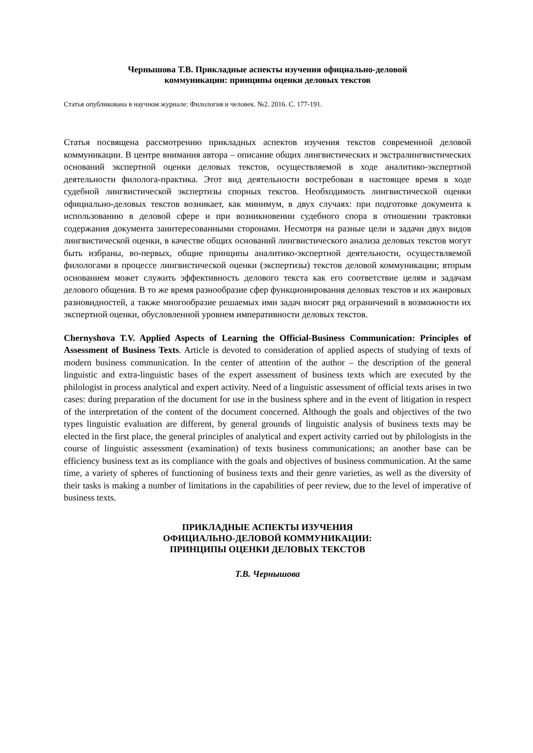Чернышова Т.В. Прикладные аспекты изучения официально-деловой
коммуникации: принципы оценки деловых текстов
Статья опубликована в научном журнале: Филология и человек. №2. 2016. С. 177-191.
Статья посвящена рассмотрению прикладных аспектов изучения текстов современной деловой коммуникации. В центре внимания автора – описание общих лингвистических и экстралингвистических оснований экспертной оценки деловых текстов, осуществляемой в ходе аналитико-экспертной деятельности филолога-практика. Этот вид деятельности востребован в настоящее время в ходе судебной лингвистической экспертизы спорных текстов. Необходимость лингвистической оценки официально-деловых текстов возникает, как минимум, в двух случаях: при подготовке документа к использованию в деловой сфере и при возникновении судебного спора в отношении трактовки содержания документа заинтересованными сторонами. Несмотря на разные цели и задачи двух видов лингвистической оценки, в качестве общих оснований лингвистического анализа деловых текстов могут быть избраны, во-первых, общие принципы аналитико-экспертной деятельности, осуществляемой филологами в процессе лингвистической оценки (экспертизы) текстов деловой коммуникации; вторым основанием может служить эффективность делового текста как его соответствие целям и задачам делового общения. В то же время разнообразие сфер функционирования деловых текстов и их жанровых разновидностей, а также многообразие решаемых ими задач вносят ряд ограничений в возможности их экспертной оценки, обусловленной уровнем императивности деловых текстов.
Chernyshova T.V. Applied Aspects of Learning the Official-Business Communication: Principles of Assessment of Business Texts. Article is devoted to consideration of applied aspects of studying of texts of modern business communication. In the center of attention of the author – the description of the general linguistic and extra-linguistic bases of the expert assessment of business texts which are executed by the philologist in process analytical and expert activity. Need of a linguistic assessment of official texts arises in two cases: during preparation of the document for use in the business sphere and in the event of litigation in respect of the interpretation of the content of the document concerned. Although the goals and objectives of the two types linguistic evaluation are different, by general grounds of linguistic analysis of business texts may be elected in the first place, the general principles of analytical and expert activity carried out by philologists in the course of linguistic assessment (examination) of texts business communications; an another base can be efficiency business text as its compliance with the goals and objectives of business communication. At the same time, a variety of spheres of functioning of business texts and their genre varieties, as well as the diversity of their tasks is making a number of limitations in the capabilities of peer review, due to the level of imperative of business texts.
ПРИКЛАДНЫЕ АСПЕКТЫ ИЗУЧЕНИЯ
ОФИЦИАЛЬНО-ДЕЛОВОЙ КОММУНИКАЦИИ:
ПРИНЦИПЫ ОЦЕНКИ ДЕЛОВЫХ ТЕКСТОВ
Т.В. Чернышова